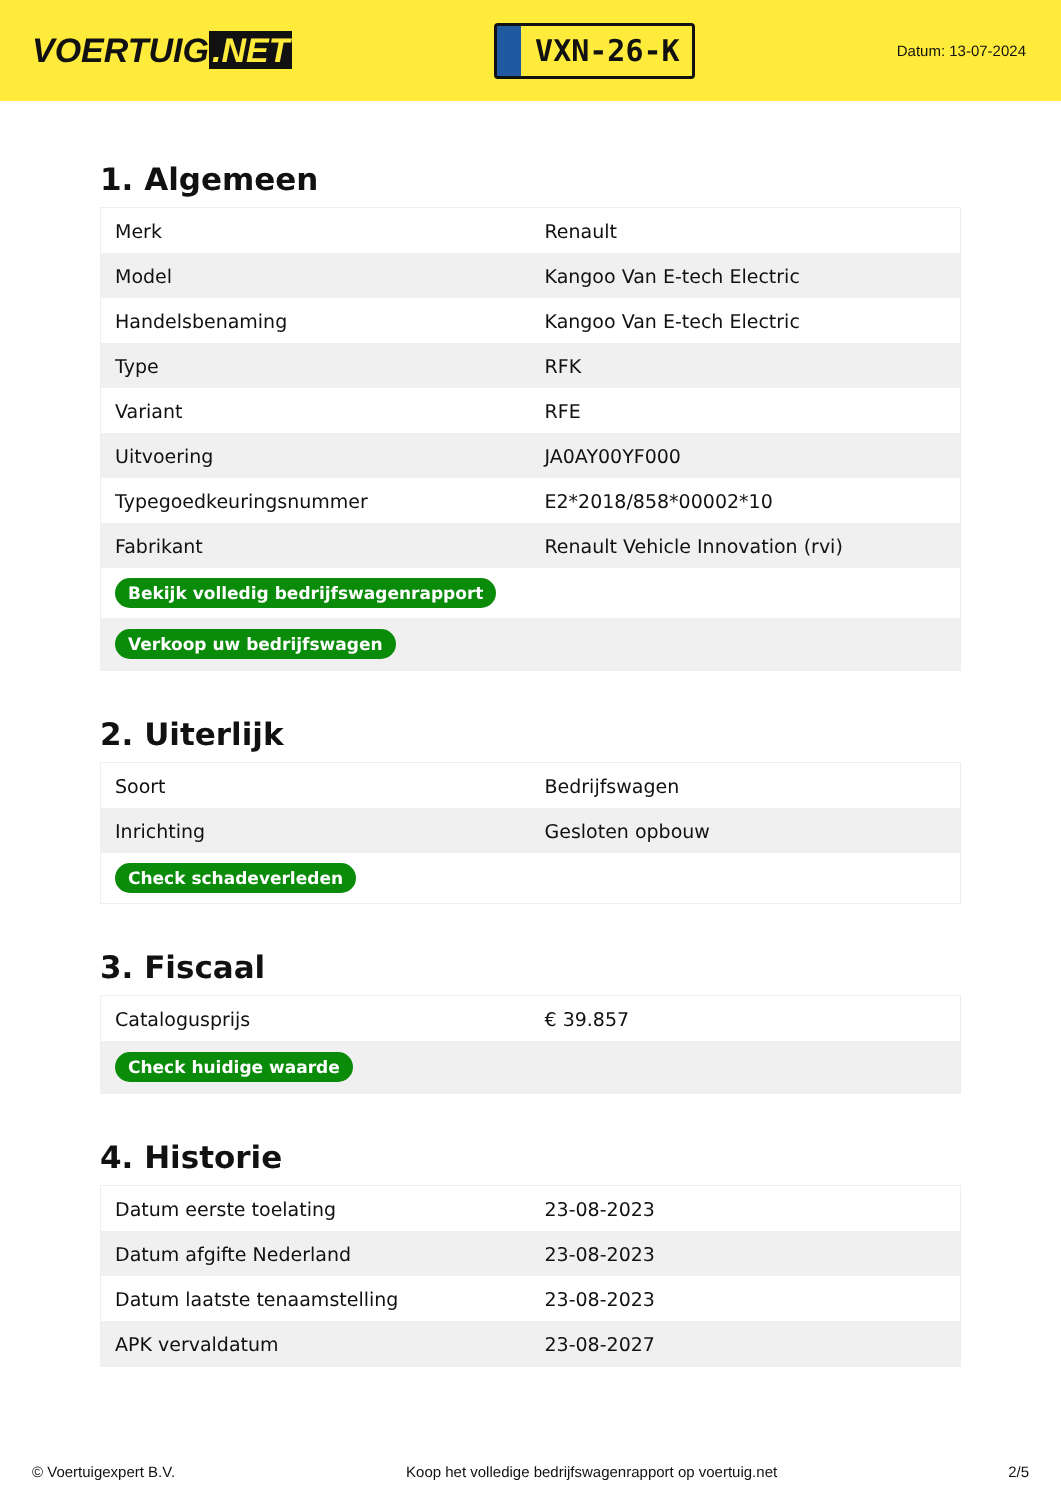VOERTUIG.NET
VXN-26-K
Datum: 13-07-2024
1. Algemeen
| Merk | Renault |
| Model | Kangoo Van E-tech Electric |
| Handelsbenaming | Kangoo Van E-tech Electric |
| Type | RFK |
| Variant | RFE |
| Uitvoering | JA0AY00YF000 |
| Typegoedkeuringsnummer | E2*2018/858*00002*10 |
| Fabrikant | Renault Vehicle Innovation (rvi) |
| Bekijk volledig bedrijfswagenrapport | |
| Verkoop uw bedrijfswagen | |
2. Uiterlijk
| Soort | Bedrijfswagen |
| Inrichting | Gesloten opbouw |
| Check schadeverleden | |
3. Fiscaal
| Catalogusprijs | € 39.857 |
| Check huidige waarde | |
4. Historie
| Datum eerste toelating | 23-08-2023 |
| Datum afgifte Nederland | 23-08-2023 |
| Datum laatste tenaamstelling | 23-08-2023 |
| APK vervaldatum | 23-08-2027 |
© Voertuigexpert B.V. Koop het volledige bedrijfswagenrapport op voertuig.net 2/5